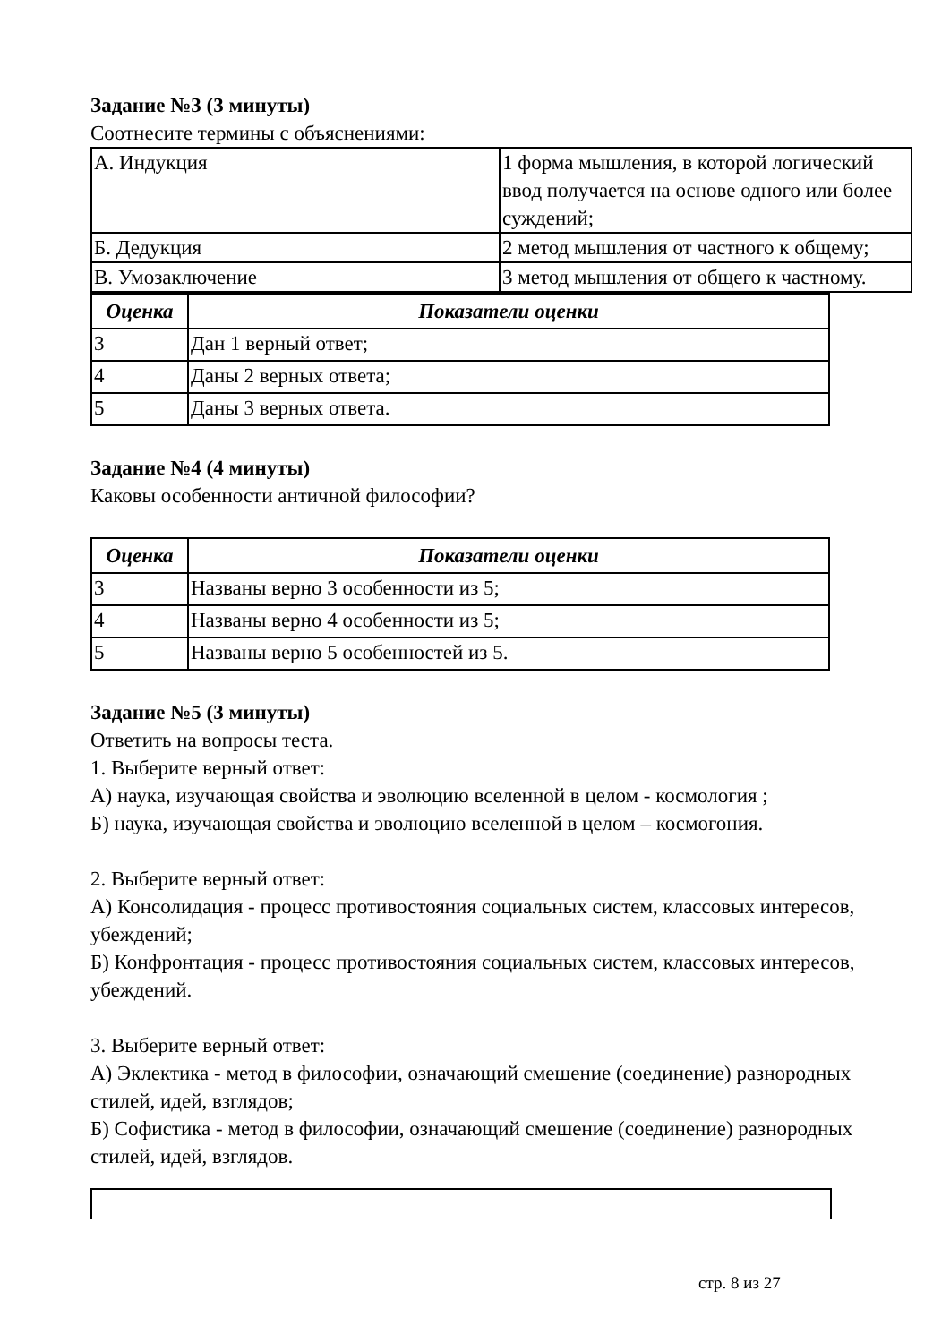Задание №3 (3 минуты)
Соотнесите термины с объяснениями:
| А. Индукция | 1 форма мышления, в которой логический ввод получается на основе одного или более суждений; |
| Б. Дедукция | 2 метод мышления от частного к общему; |
| В. Умозаключение | 3 метод мышления от общего к частному. |
| Оценка | Показатели оценки |
| --- | --- |
| 3 | Дан 1 верный ответ; |
| 4 | Даны 2 верных ответа; |
| 5 | Даны 3 верных ответа. |
Задание №4 (4 минуты)
Каковы особенности античной философии?
| Оценка | Показатели оценки |
| --- | --- |
| 3 | Названы верно 3 особенности из 5; |
| 4 | Названы верно 4 особенности из 5; |
| 5 | Названы верно 5 особенностей из 5. |
Задание №5 (3 минуты)
Ответить на вопросы теста.
1. Выберите верный ответ:
А) наука, изучающая свойства и эволюцию вселенной в целом - космология ;
Б) наука, изучающая свойства и эволюцию вселенной в целом – космогония.
2. Выберите верный ответ:
А) Консолидация - процесс противостояния социальных систем, классовых интересов, убеждений;
Б) Конфронтация - процесс противостояния социальных систем, классовых интересов, убеждений.
3. Выберите верный ответ:
А) Эклектика - метод в философии, означающий смешение (соединение) разнородных стилей, идей, взглядов;
Б) Софистика - метод в философии, означающий смешение (соединение) разнородных стилей, идей, взглядов.
стр. 8 из 27